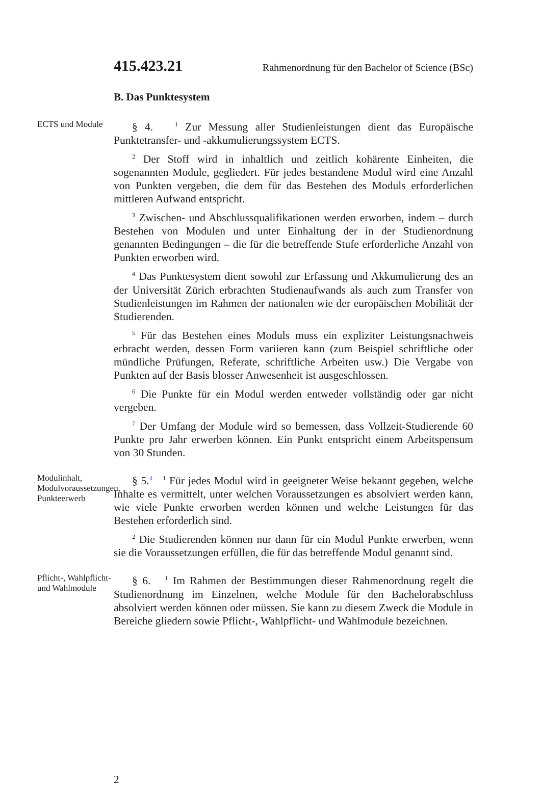415.423.21 Rahmenordnung für den Bachelor of Science (BSc)
B. Das Punktesystem
ECTS und Module
§ 4. <sup>1</sup> Zur Messung aller Studienleistungen dient das Europäische Punktetransfer- und -akkumulierungssystem ECTS.
<sup>2</sup> Der Stoff wird in inhaltlich und zeitlich kohärente Einheiten, die sogenannten Module, gegliedert. Für jedes bestandene Modul wird eine Anzahl von Punkten vergeben, die dem für das Bestehen des Moduls erforderlichen mittleren Aufwand entspricht.
<sup>3</sup> Zwischen- und Abschlussqualifikationen werden erworben, indem – durch Bestehen von Modulen und unter Einhaltung der in der Studienordnung genannten Bedingungen – die für die betreffende Stufe erforderliche Anzahl von Punkten erworben wird.
<sup>4</sup> Das Punktesystem dient sowohl zur Erfassung und Akkumulierung des an der Universität Zürich erbrachten Studienaufwands als auch zum Transfer von Studienleistungen im Rahmen der nationalen wie der europäischen Mobilität der Studierenden.
<sup>5</sup> Für das Bestehen eines Moduls muss ein expliziter Leistungsnachweis erbracht werden, dessen Form variieren kann (zum Beispiel schriftliche oder mündliche Prüfungen, Referate, schriftliche Arbeiten usw.) Die Vergabe von Punkten auf der Basis blosser Anwesenheit ist ausgeschlossen.
<sup>6</sup> Die Punkte für ein Modul werden entweder vollständig oder gar nicht vergeben.
<sup>7</sup> Der Umfang der Module wird so bemessen, dass Vollzeit-Studierende 60 Punkte pro Jahr erwerben können. Ein Punkt entspricht einem Arbeitspensum von 30 Stunden.
Modulinhalt, Modulvoraussetzungen, Punkteerwerb
§ 5.<sup>4</sup> <sup>1</sup> Für jedes Modul wird in geeigneter Weise bekannt gegeben, welche Inhalte es vermittelt, unter welchen Voraussetzungen es absolviert werden kann, wie viele Punkte erworben werden können und welche Leistungen für das Bestehen erforderlich sind.
<sup>2</sup> Die Studierenden können nur dann für ein Modul Punkte erwerben, wenn sie die Voraussetzungen erfüllen, die für das betreffende Modul genannt sind.
Pflicht-, Wahlpflicht- und Wahlmodule
§ 6. <sup>1</sup> Im Rahmen der Bestimmungen dieser Rahmenordnung regelt die Studienordnung im Einzelnen, welche Module für den Bachelorabschluss absolviert werden können oder müssen. Sie kann zu diesem Zweck die Module in Bereiche gliedern sowie Pflicht-, Wahlpflicht- und Wahlmodule bezeichnen.
2